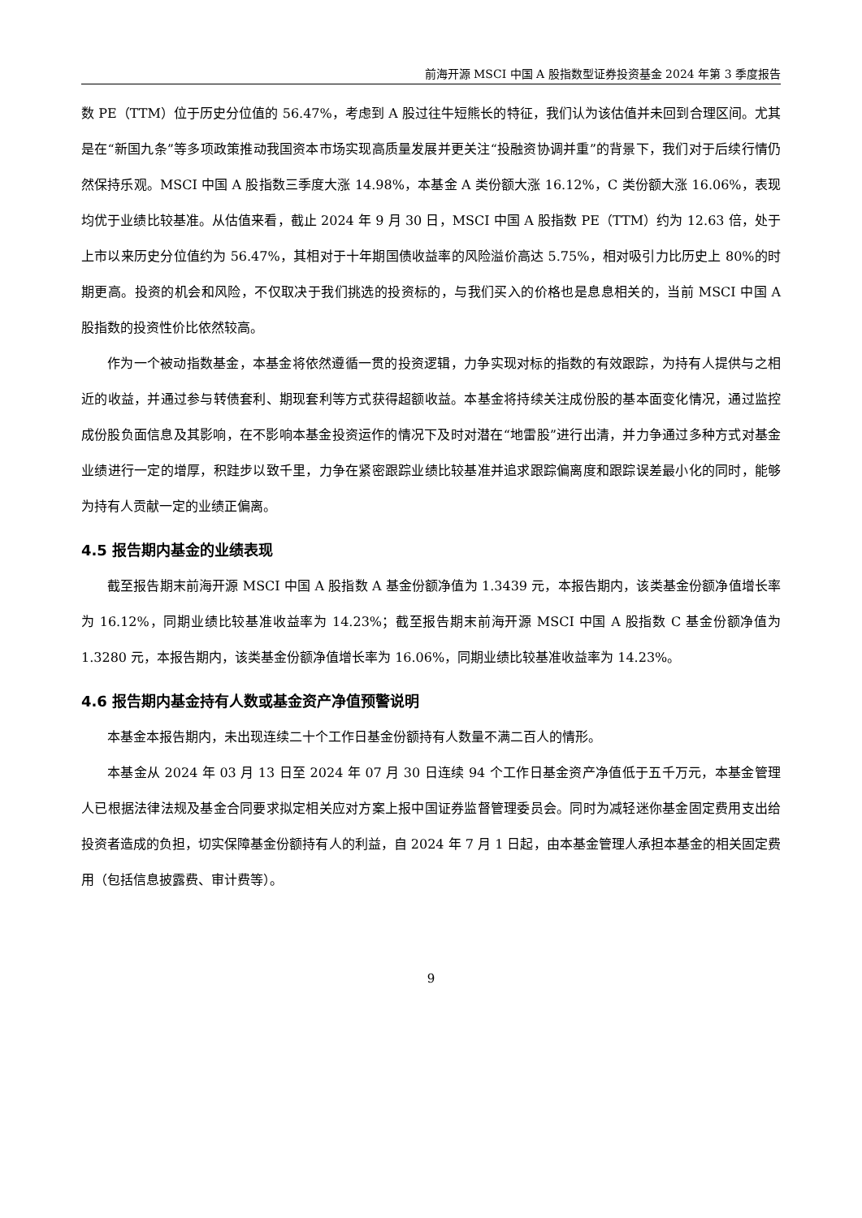前海开源 MSCI 中国 A 股指数型证券投资基金 2024 年第 3 季度报告
数 PE（TTM）位于历史分位值的 56.47%，考虑到 A 股过往牛短熊长的特征，我们认为该估值并未回到合理区间。尤其是在“新国九条”等多项政策推动我国资本市场实现高质量发展并更关注“投融资协调并重”的背景下，我们对于后续行情仍然保持乐观。MSCI 中国 A 股指数三季度大涨 14.98%，本基金 A 类份额大涨 16.12%，C 类份额大涨 16.06%，表现均优于业绩比较基准。从估值来看，截止 2024 年 9 月 30 日，MSCI 中国 A 股指数 PE（TTM）约为 12.63 倍，处于上市以来历史分位值约为 56.47%，其相对于十年期国债收益率的风险溢价高达 5.75%，相对吸引力比历史上 80%的时期更高。投资的机会和风险，不仅取决于我们挑选的投资标的，与我们买入的价格也是息息相关的，当前 MSCI 中国 A 股指数的投资性价比依然较高。
作为一个被动指数基金，本基金将依然遵循一贯的投资逻辑，力争实现对标的指数的有效跟踪，为持有人提供与之相近的收益，并通过参与转债套利、期现套利等方式获得超额收益。本基金将持续关注成份股的基本面变化情况，通过监控成份股负面信息及其影响，在不影响本基金投资运作的情况下及时对潜在“地雷股”进行出清，并力争通过多种方式对基金业绩进行一定的增厚，积跬步以致千里，力争在紧密跟踪业绩比较基准并追求跟踪偏离度和跟踪误差最小化的同时，能够为持有人贡献一定的业绩正偏离。
4.5 报告期内基金的业绩表现
截至报告期末前海开源 MSCI 中国 A 股指数 A 基金份额净值为 1.3439 元，本报告期内，该类基金份额净值增长率为 16.12%，同期业绩比较基准收益率为 14.23%；截至报告期末前海开源 MSCI 中国 A 股指数 C 基金份额净值为 1.3280 元，本报告期内，该类基金份额净值增长率为 16.06%，同期业绩比较基准收益率为 14.23%。
4.6 报告期内基金持有人数或基金资产净值预警说明
本基金本报告期内，未出现连续二十个工作日基金份额持有人数量不满二百人的情形。
本基金从 2024 年 03 月 13 日至 2024 年 07 月 30 日连续 94 个工作日基金资产净值低于五千万元，本基金管理人已根据法律法规及基金合同要求拟定相关应对方案上报中国证券监督管理委员会。同时为减轻迷你基金固定费用支出给投资者造成的负担，切实保障基金份额持有人的利益，自 2024 年 7 月 1 日起，由本基金管理人承担本基金的相关固定费用（包括信息披露费、审计费等）。
9